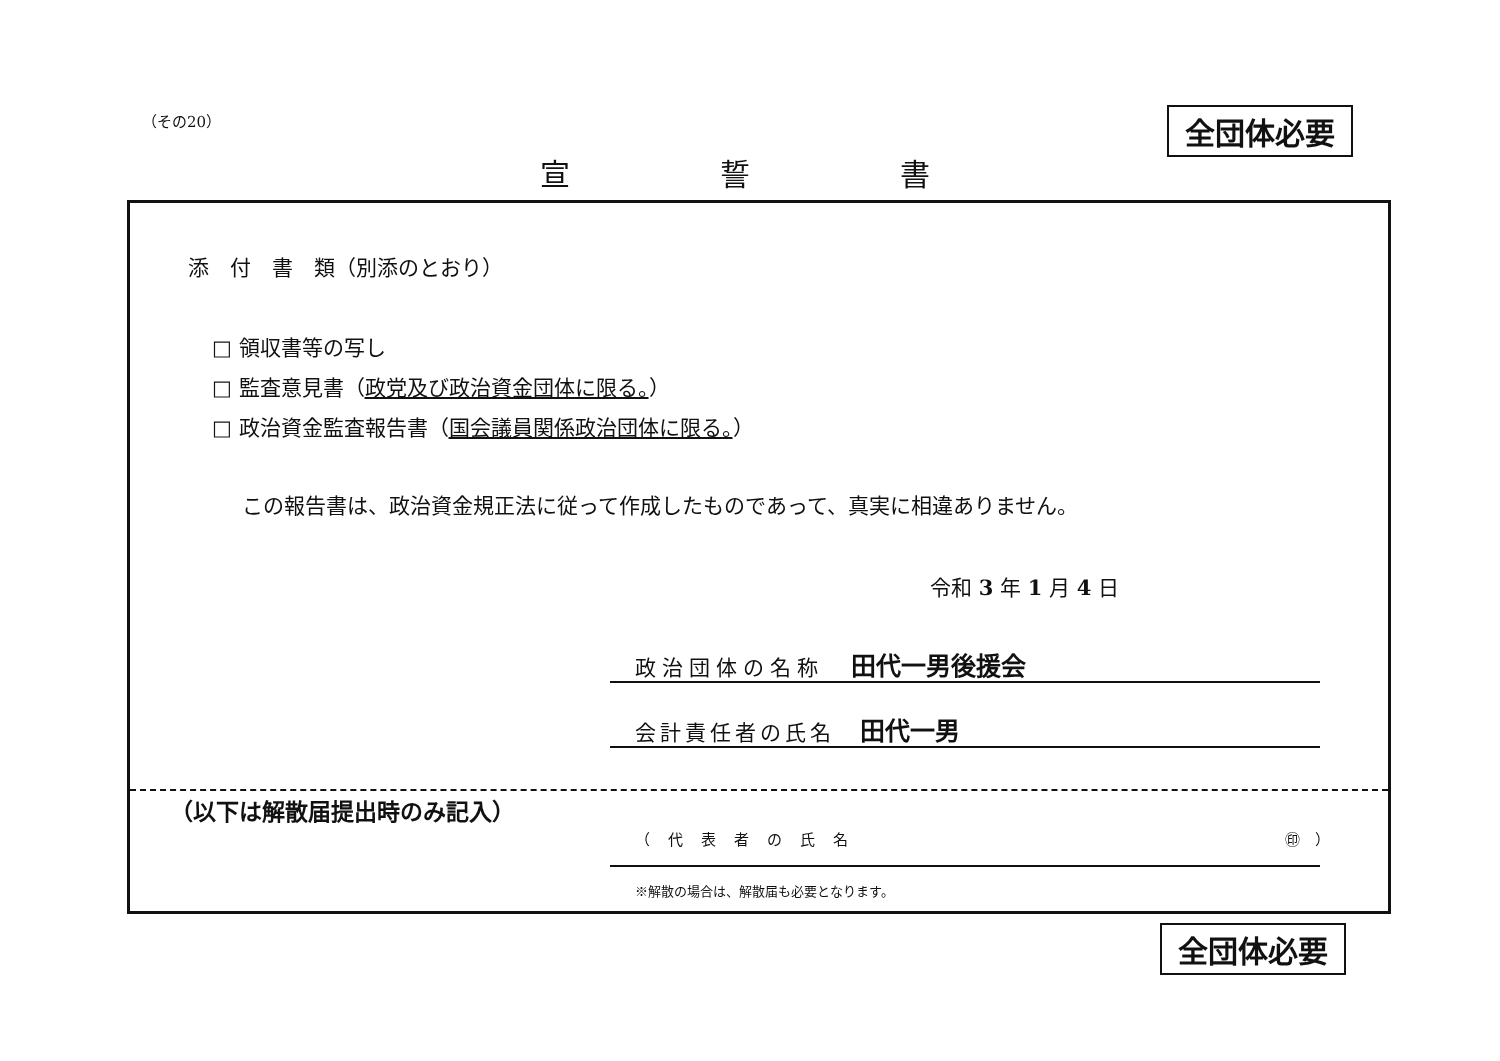（その20） 全団体必要
宣 誓 書
添　付　書　類（別添のとおり）
□ 領収書等の写し
□ 監査意見書（政党及び政治資金団体に限る。）
□ 政治資金監査報告書（国会議員関係政治団体に限る。）
この報告書は、政治資金規正法に従って作成したものであって、真実に相違ありません。
令和 3 年 1 月 4 日
政治団体の名称　田代一男後援会
会計責任者の氏名　田代一男
（以下は解散届提出時のみ記入）
（代表者の氏名 ㊞　）
※解散の場合は、解散届も必要となります。
全団体必要